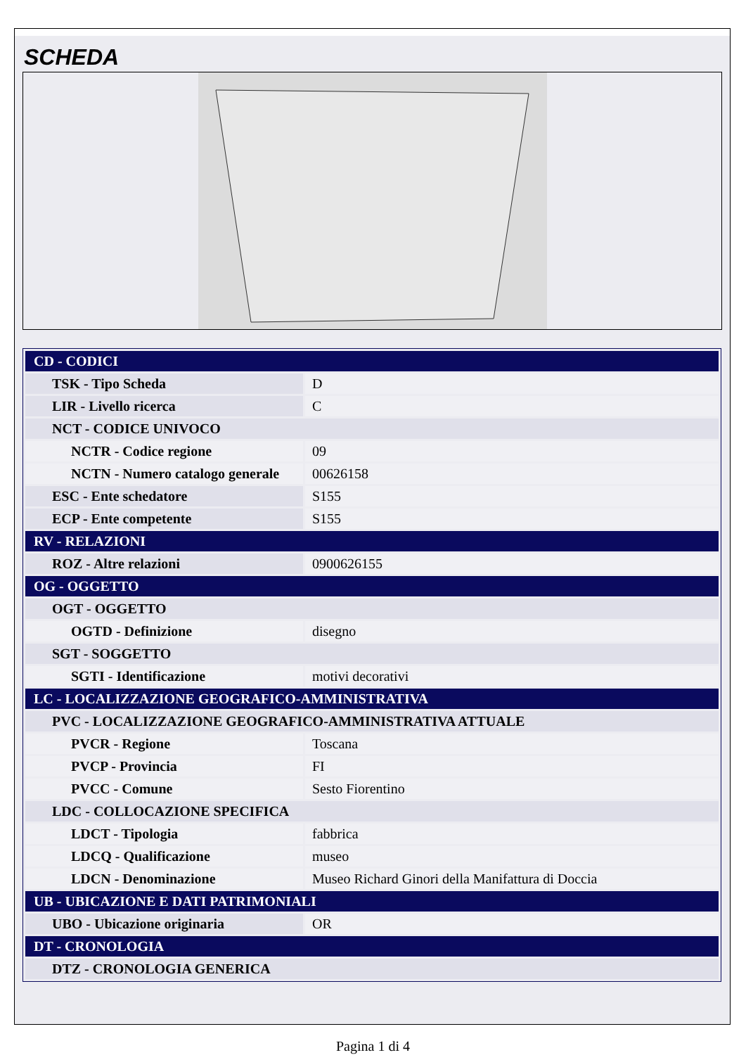SCHEDA
| CD - CODICI | |
| TSK - Tipo Scheda | D |
| LIR - Livello ricerca | C |
| NCT - CODICE UNIVOCO | |
| NCTR - Codice regione | 09 |
| NCTN - Numero catalogo generale | 00626158 |
| ESC - Ente schedatore | S155 |
| ECP - Ente competente | S155 |
| RV - RELAZIONI | |
| ROZ - Altre relazioni | 0900626155 |
| OG - OGGETTO | |
| OGT - OGGETTO | |
| OGTD - Definizione | disegno |
| SGT - SOGGETTO | |
| SGTI - Identificazione | motivi decorativi |
| LC - LOCALIZZAZIONE GEOGRAFICO-AMMINISTRATIVA | |
| PVC - LOCALIZZAZIONE GEOGRAFICO-AMMINISTRATIVA ATTUALE | |
| PVCR - Regione | Toscana |
| PVCP - Provincia | FI |
| PVCC - Comune | Sesto Fiorentino |
| LDC - COLLOCAZIONE SPECIFICA | |
| LDCT - Tipologia | fabbrica |
| LDCQ - Qualificazione | museo |
| LDCN - Denominazione | Museo Richard Ginori della Manifattura di Doccia |
| UB - UBICAZIONE E DATI PATRIMONIALI | |
| UBO - Ubicazione originaria | OR |
| DT - CRONOLOGIA | |
| DTZ - CRONOLOGIA GENERICA | |
Pagina 1 di 4